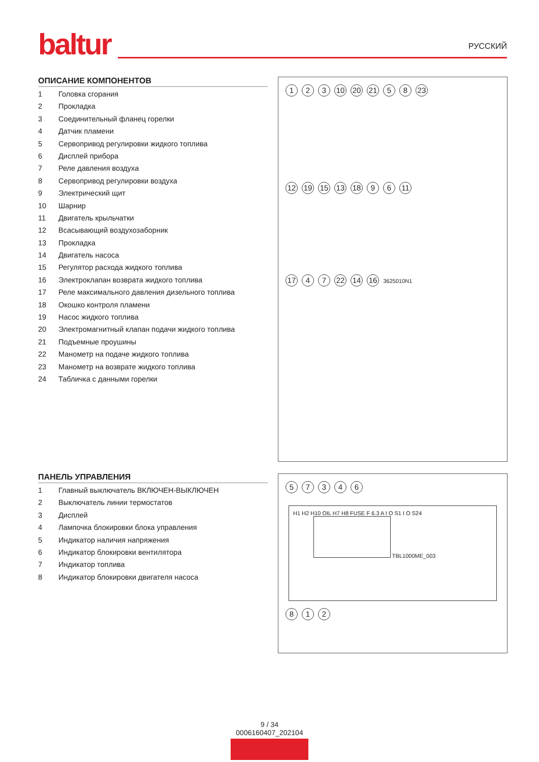baltur
РУССКИЙ
ОПИСАНИЕ КОМПОНЕНТОВ
1 Головка сгорания
2 Прокладка
3 Соединительный фланец горелки
4 Датчик пламени
5 Сервопривод регулировки жидкого топлива
6 Дисплей прибора
7 Реле давления воздуха
8 Сервопривод регулировки воздуха
9 Электрический щит
10 Шарнир
11 Двигатель крыльчатки
12 Всасывающий воздухозаборник
13 Прокладка
14 Двигатель насоса
15 Регулятор расхода жидкого топлива
16 Электроклапан возврата жидкого топлива
17 Реле максимального давления дизельного топлива
18 Окошко контроля пламени
19 Насос жидкого топлива
20 Электромагнитный клапан подачи жидкого топлива
21 Подъемные проушины
22 Манометр на подаче жидкого топлива
23 Манометр на возврате жидкого топлива
24 Табличка с данными горелки
1 2 3 10 20 21 5 8 23
12 19 15 13 18 9 6 11
17 4 7 22 14 16 3625010N1
ПАНЕЛЬ УПРАВЛЕНИЯ
1 Главный выключатель ВКЛЮЧЕН-ВЫКЛЮЧЕН
2 Выключатель линии термостатов
3 Дисплей
4 Лампочка блокировки блока управления
5 Индикатор наличия напряжения
6 Индикатор блокировки вентилятора
7 Индикатор топлива
8 Индикатор блокировки двигателя насоса
57346
H1 H2 H10 OIL H7 H8 FUSE F 6.3 A I O S1 I O S24 TBL1000ME_003
8 1 2
9 / 34
0006160407_202104